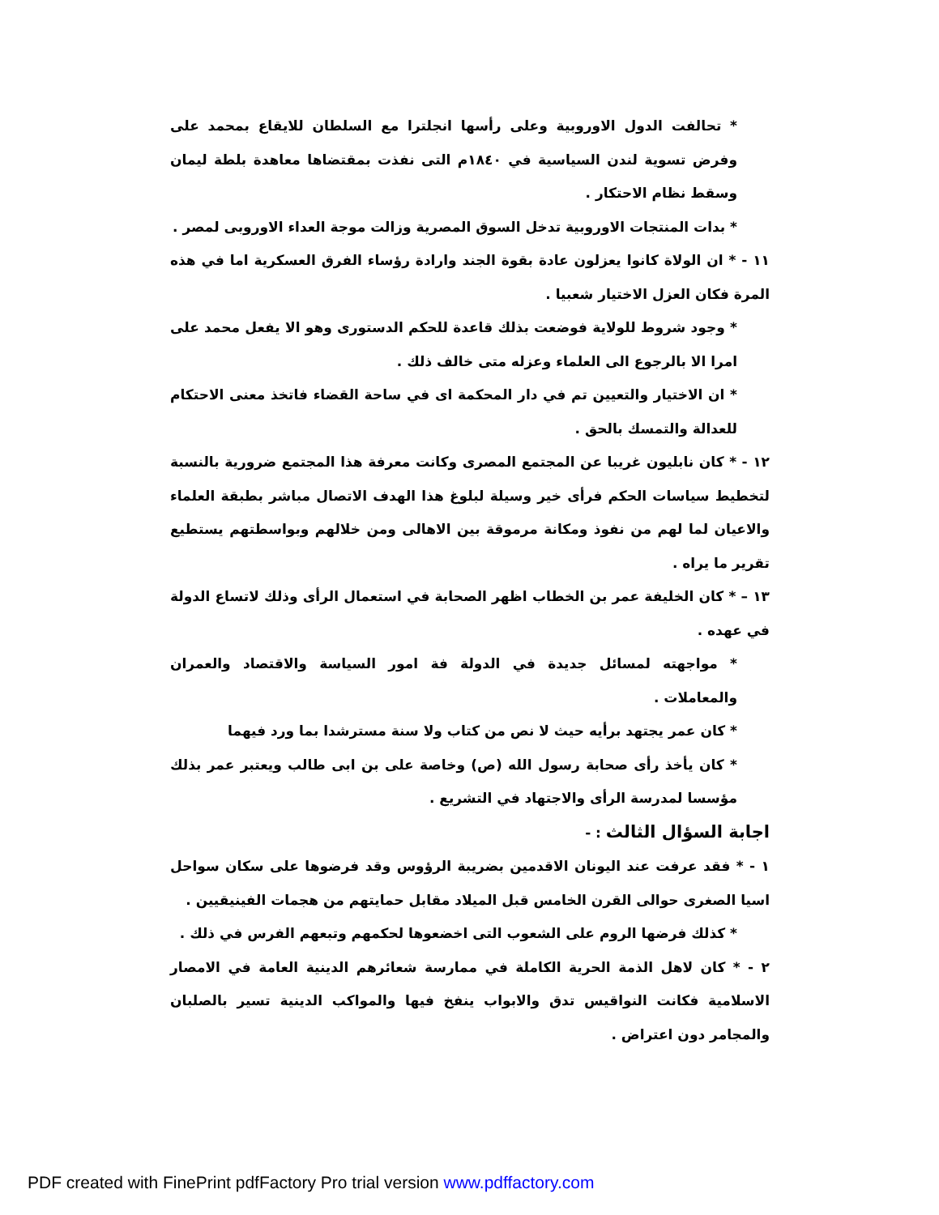* تحالفت الدول الاوروبية وعلى رأسها انجلترا مع السلطان للايقاع بمحمد على وفرض تسوية لندن السياسية في ١٨٤٠م التى نفذت بمقتضاها معاهدة بلطة ليمان وسقط نظام الاحتكار .
* بدات المنتجات الاوروبية تدخل السوق المصرية وزالت موجة العداء الاوروبى لمصر .
١١ - * ان الولاة كانوا يعزلون عادة بقوة الجند وارادة رؤساء الفرق العسكرية اما في هذه المرة فكان العزل الاختيار شعبيا .
* وجود شروط للولاية فوضعت بذلك قاعدة للحكم الدستورى وهو الا يفعل محمد على امرا الا بالرجوع الى العلماء وعزله متى خالف ذلك .
* ان الاختيار والتعيين تم في دار المحكمة اى في ساحة القضاء فاتخذ معنى الاحتكام للعدالة والتمسك بالحق .
١٢ - * كان نابليون غريبا عن المجتمع المصرى وكانت معرفة هذا المجتمع ضرورية بالنسبة لتخطيط سياسات الحكم فرأى خير وسيلة لبلوغ هذا الهدف الاتصال مباشر بطبقة العلماء والاعيان لما لهم من نفوذ ومكانة مرموقة بين الاهالى ومن خلالهم وبواسطتهم يستطيع تقرير ما يراه .
١٣ – * كان الخليفة عمر بن الخطاب اظهر الصحابة في استعمال الرأى وذلك لاتساع الدولة في عهده .
* مواجهته لمسائل جديدة في الدولة فة امور السياسة والاقتصاد والعمران والمعاملات .
* كان عمر يجتهد برأيه حيث لا نص من كتاب ولا سنة مسترشدا بما ورد فيهما
* كان يأخذ رأى صحابة رسول الله (ص) وخاصة على بن ابى طالب ويعتبر عمر بذلك مؤسسا لمدرسة الرأى والاجتهاد في التشريع .
اجابة السؤال الثالث : -
١ - * فقد عرفت عند اليونان الاقدمين بضريبة الرؤوس وقد فرضوها على سكان سواحل اسيا الصغرى حوالى القرن الخامس قبل الميلاد مقابل حمايتهم من هجمات الفينيقيين .
* كذلك فرضها الروم على الشعوب التى اخضعوها لحكمهم وتبعهم الفرس في ذلك .
٢ - * كان لاهل الذمة الحرية الكاملة في ممارسة شعائرهم الدينية العامة في الامصار الاسلامية فكانت النواقيس تدق والابواب ينفخ فيها والمواكب الدينية تسير بالصلبان والمجامر دون اعتراض .
PDF created with FinePrint pdfFactory Pro trial version www.pdffactory.com